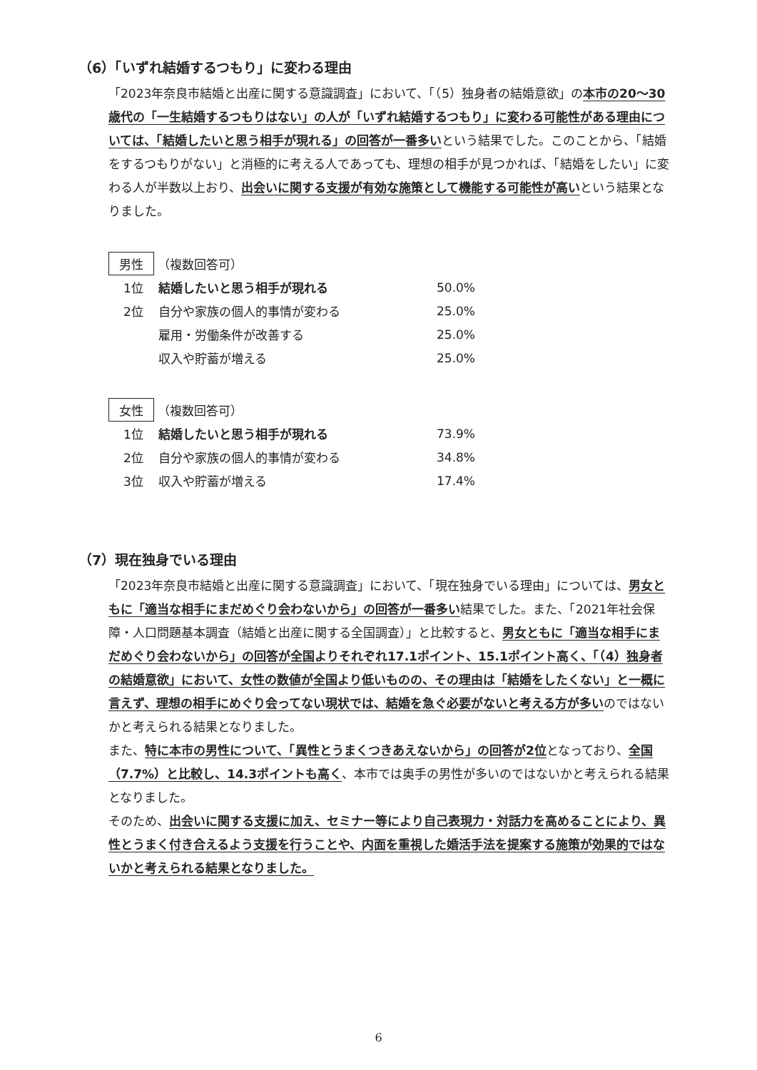（6）「いずれ結婚するつもり」に変わる理由
「2023年奈良市結婚と出産に関する意識調査」において、「（5）独身者の結婚意欲」の本市の20～30歳代の「一生結婚するつもりはない」の人が「いずれ結婚するつもり」に変わる可能性がある理由については、「結婚したいと思う相手が現れる」の回答が一番多いという結果でした。このことから、「結婚をするつもりがない」と消極的に考える人であっても、理想の相手が見つかれば、「結婚をしたい」に変わる人が半数以上おり、出会いに関する支援が有効な施策として機能する可能性が高いという結果となりました。
男性 （複数回答可）
| 1位 | 結婚したいと思う相手が現れる | 50.0% |
| 2位 | 自分や家族の個人的事情が変わる | 25.0% |
| | 雇用・労働条件が改善する | 25.0% |
| | 収入や貯蓄が増える | 25.0% |
女性 （複数回答可）
| 1位 | 結婚したいと思う相手が現れる | 73.9% |
| 2位 | 自分や家族の個人的事情が変わる | 34.8% |
| 3位 | 収入や貯蓄が増える | 17.4% |
（7）現在独身でいる理由
「2023年奈良市結婚と出産に関する意識調査」において、「現在独身でいる理由」については、男女ともに「適当な相手にまだめぐり会わないから」の回答が一番多い結果でした。また、「2021年社会保障・人口問題基本調査（結婚と出産に関する全国調査）」と比較すると、男女ともに「適当な相手にまだめぐり会わないから」の回答が全国よりそれぞれ17.1ポイント、15.1ポイント高く、「（4）独身者の結婚意欲」において、女性の数値が全国より低いものの、その理由は「結婚をしたくない」と一概に言えず、理想の相手にめぐり会ってない現状では、結婚を急ぐ必要がないと考える方が多いのではないかと考えられる結果となりました。
また、特に本市の男性について、「異性とうまくつきあえないから」の回答が2位となっており、全国（7.7%）と比較し、14.3ポイントも高く、本市では奥手の男性が多いのではないかと考えられる結果となりました。
そのため、出会いに関する支援に加え、セミナー等により自己表現力・対話力を高めることにより、異性とうまく付き合えるよう支援を行うことや、内面を重視した婚活手法を提案する施策が効果的ではないかと考えられる結果となりました。
6